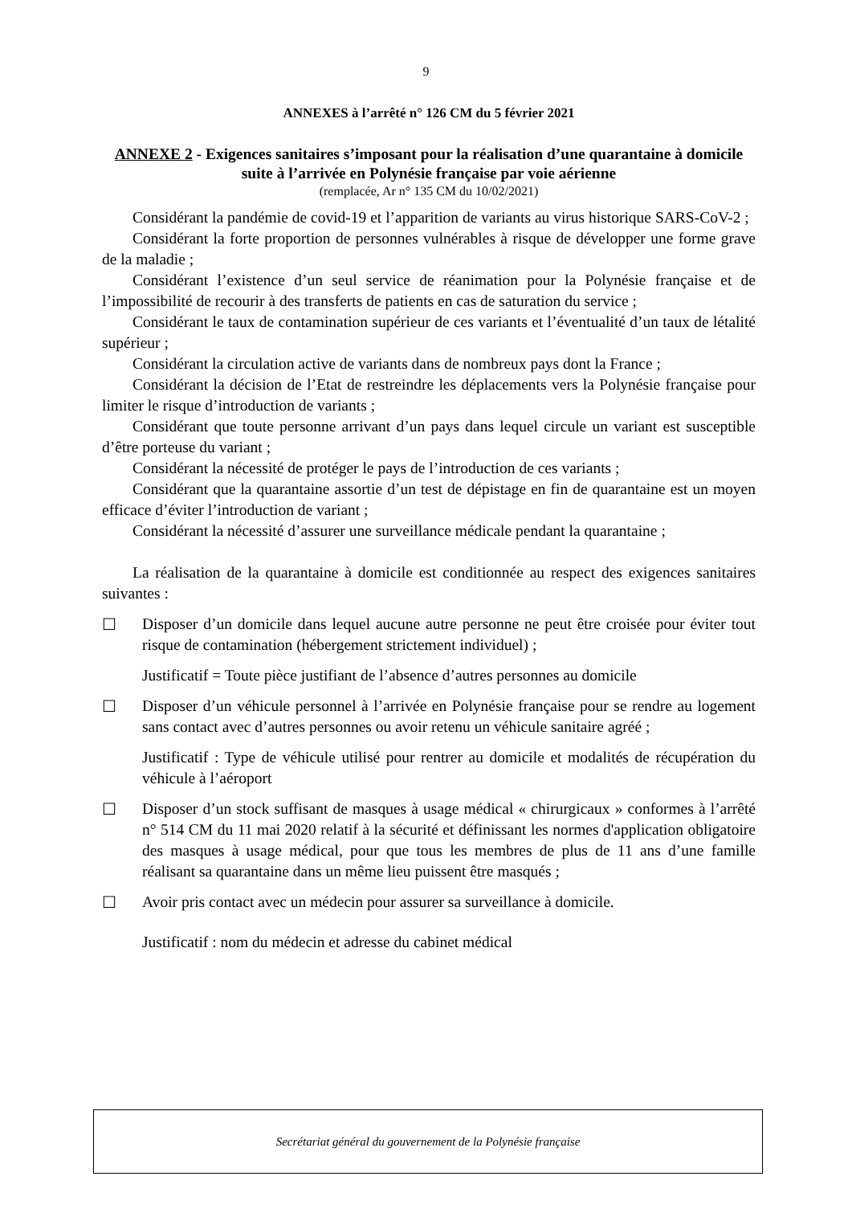9
ANNEXES à l’arrêté n° 126 CM du 5 février 2021
ANNEXE 2 - Exigences sanitaires s’imposant pour la réalisation d’une quarantaine à domicile suite à l’arrivée en Polynésie française par voie aérienne
(remplacée, Ar n° 135 CM du 10/02/2021)
Considérant la pandémie de covid-19 et l’apparition de variants au virus historique SARS-CoV-2 ;
Considérant la forte proportion de personnes vulnérables à risque de développer une forme grave de la maladie ;
Considérant l’existence d’un seul service de réanimation pour la Polynésie française et de l’impossibilité de recourir à des transferts de patients en cas de saturation du service ;
Considérant le taux de contamination supérieur de ces variants et l’éventualité d’un taux de létalité supérieur ;
Considérant la circulation active de variants dans de nombreux pays dont la France ;
Considérant la décision de l’Etat de restreindre les déplacements vers la Polynésie française pour limiter le risque d’introduction de variants ;
Considérant que toute personne arrivant d’un pays dans lequel circule un variant est susceptible d’être porteuse du variant ;
Considérant la nécessité de protéger le pays de l’introduction de ces variants ;
Considérant que la quarantaine assortie d’un test de dépistage en fin de quarantaine est un moyen efficace d’éviter l’introduction de variant ;
Considérant la nécessité d’assurer une surveillance médicale pendant la quarantaine ;
La réalisation de la quarantaine à domicile est conditionnée au respect des exigences sanitaires suivantes :
☐ Disposer d’un domicile dans lequel aucune autre personne ne peut être croisée pour éviter tout risque de contamination (hébergement strictement individuel) ;
Justificatif = Toute pièce justifiant de l’absence d’autres personnes au domicile
☐ Disposer d’un véhicule personnel à l’arrivée en Polynésie française pour se rendre au logement sans contact avec d’autres personnes ou avoir retenu un véhicule sanitaire agréé ;
Justificatif : Type de véhicule utilisé pour rentrer au domicile et modalités de récupération du véhicule à l’aéroport
☐ Disposer d’un stock suffisant de masques à usage médical « chirurgicaux » conformes à l’arrêté n° 514 CM du 11 mai 2020 relatif à la sécurité et définissant les normes d'application obligatoire des masques à usage médical, pour que tous les membres de plus de 11 ans d’une famille réalisant sa quarantaine dans un même lieu puissent être masqués ;
☐ Avoir pris contact avec un médecin pour assurer sa surveillance à domicile.
Justificatif : nom du médecin et adresse du cabinet médical
Secrétariat général du gouvernement de la Polynésie française